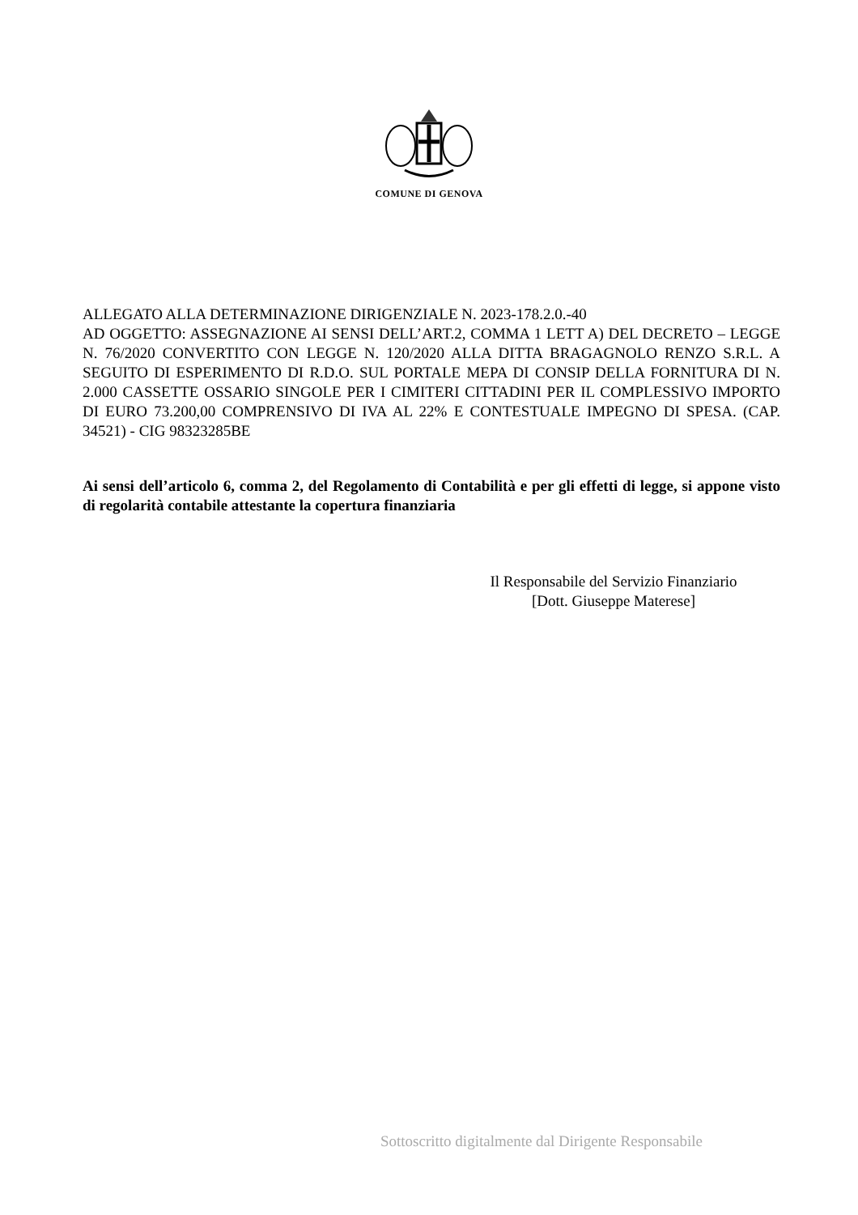COMUNE DI GENOVA
ALLEGATO ALLA DETERMINAZIONE DIRIGENZIALE N. 2023-178.2.0.-40
AD OGGETTO: ASSEGNAZIONE AI SENSI DELL’ART.2, COMMA 1 LETT A) DEL DECRETO – LEGGE N. 76/2020 CONVERTITO CON LEGGE N. 120/2020 ALLA DITTA BRAGAGNOLO RENZO S.R.L. A SEGUITO DI ESPERIMENTO DI R.D.O. SUL PORTALE MEPA DI CONSIP DELLA FORNITURA DI N. 2.000 CASSETTE OSSARIO SINGOLE PER I CIMITERI CITTADINI PER IL COMPLESSIVO IMPORTO DI EURO 73.200,00 COMPRENSIVO DI IVA AL 22% E CONTESTUALE IMPEGNO DI SPESA. (CAP. 34521) - CIG 98323285BE
Ai sensi dell’articolo 6, comma 2, del Regolamento di Contabilità e per gli effetti di legge, si appone visto di regolarità contabile attestante la copertura finanziaria
Il Responsabile del Servizio Finanziario
[Dott. Giuseppe Materese]
Sottoscritto digitalmente dal Dirigente Responsabile